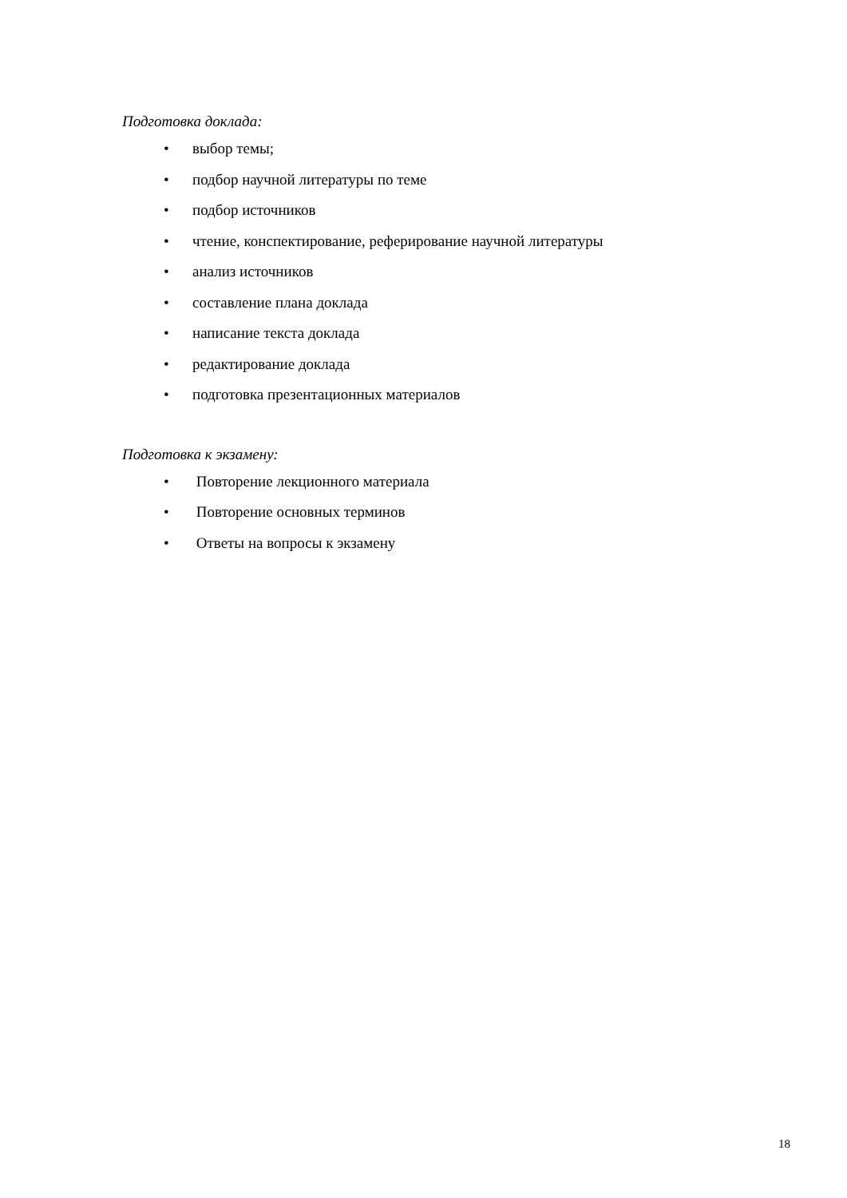Подготовка доклада:
• выбор темы;
• подбор научной литературы по теме
• подбор источников
• чтение, конспектирование, реферирование научной литературы
• анализ источников
• составление плана доклада
• написание текста доклада
• редактирование доклада
• подготовка презентационных материалов
Подготовка к экзамену:
• Повторение лекционного материала
• Повторение основных терминов
• Ответы на вопросы к экзамену
18